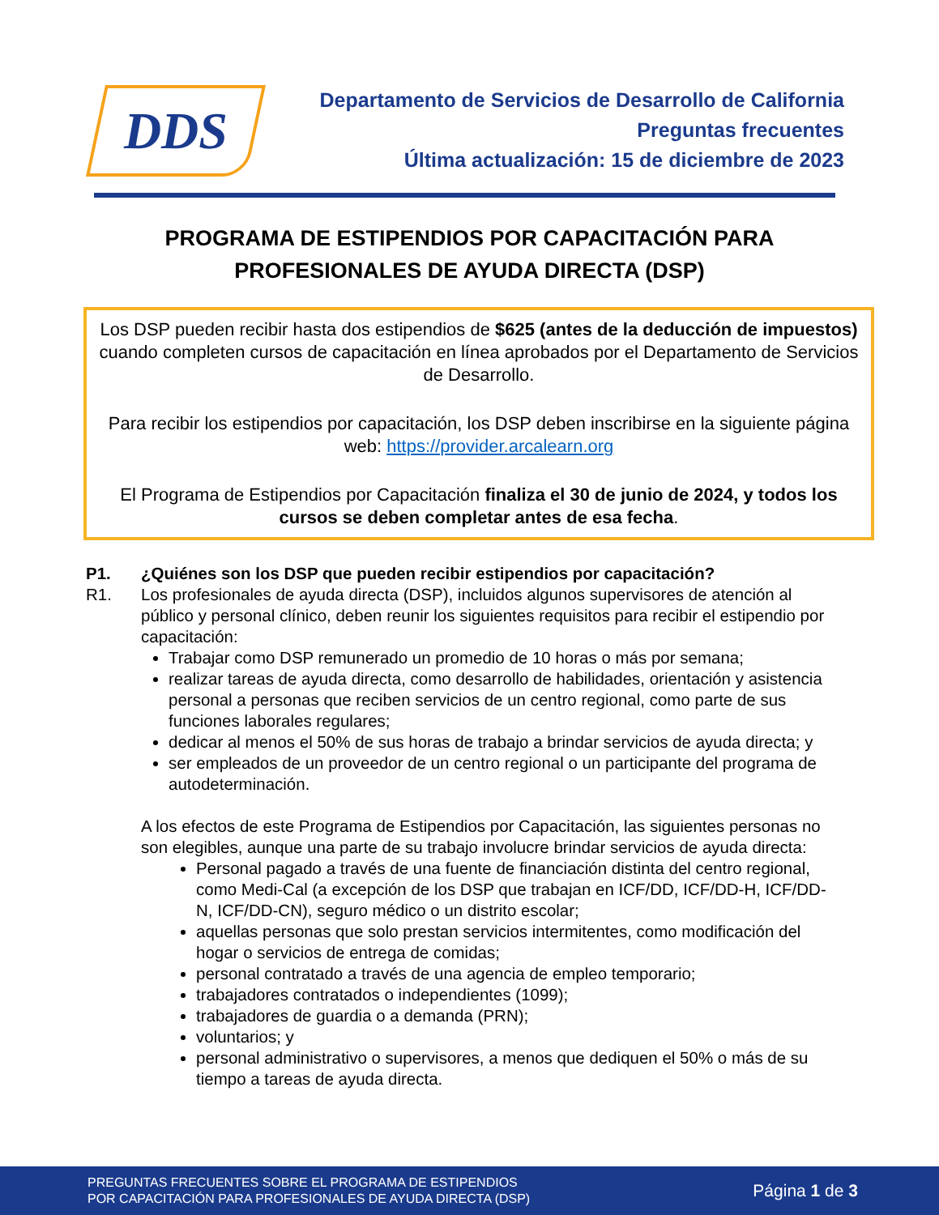DDS
Departamento de Servicios de Desarrollo de California
Preguntas frecuentes
Última actualización: 15 de diciembre de 2023
PROGRAMA DE ESTIPENDIOS POR CAPACITACIÓN PARA
PROFESIONALES DE AYUDA DIRECTA (DSP)
Los DSP pueden recibir hasta dos estipendios de $625 (antes de la deducción de impuestos) cuando completen cursos de capacitación en línea aprobados por el Departamento de Servicios de Desarrollo.
Para recibir los estipendios por capacitación, los DSP deben inscribirse en la siguiente página web: https://provider.arcalearn.org
El Programa de Estipendios por Capacitación finaliza el 30 de junio de 2024, y todos los cursos se deben completar antes de esa fecha.
P1. ¿Quiénes son los DSP que pueden recibir estipendios por capacitación?
R1. Los profesionales de ayuda directa (DSP), incluidos algunos supervisores de atención al público y personal clínico, deben reunir los siguientes requisitos para recibir el estipendio por capacitación:
Trabajar como DSP remunerado un promedio de 10 horas o más por semana;
realizar tareas de ayuda directa, como desarrollo de habilidades, orientación y asistencia personal a personas que reciben servicios de un centro regional, como parte de sus funciones laborales regulares;
dedicar al menos el 50% de sus horas de trabajo a brindar servicios de ayuda directa; y
ser empleados de un proveedor de un centro regional o un participante del programa de autodeterminación.
A los efectos de este Programa de Estipendios por Capacitación, las siguientes personas no son elegibles, aunque una parte de su trabajo involucre brindar servicios de ayuda directa:
Personal pagado a través de una fuente de financiación distinta del centro regional, como Medi-Cal (a excepción de los DSP que trabajan en ICF/DD, ICF/DD-H, ICF/DD-N, ICF/DD-CN), seguro médico o un distrito escolar;
aquellas personas que solo prestan servicios intermitentes, como modificación del hogar o servicios de entrega de comidas;
personal contratado a través de una agencia de empleo temporario;
trabajadores contratados o independientes (1099);
trabajadores de guardia o a demanda (PRN);
voluntarios; y
personal administrativo o supervisores, a menos que dediquen el 50% o más de su tiempo a tareas de ayuda directa.
PREGUNTAS FRECUENTES SOBRE EL PROGRAMA DE ESTIPENDIOS
POR CAPACITACIÓN PARA PROFESIONALES DE AYUDA DIRECTA (DSP)
Página 1 de 3